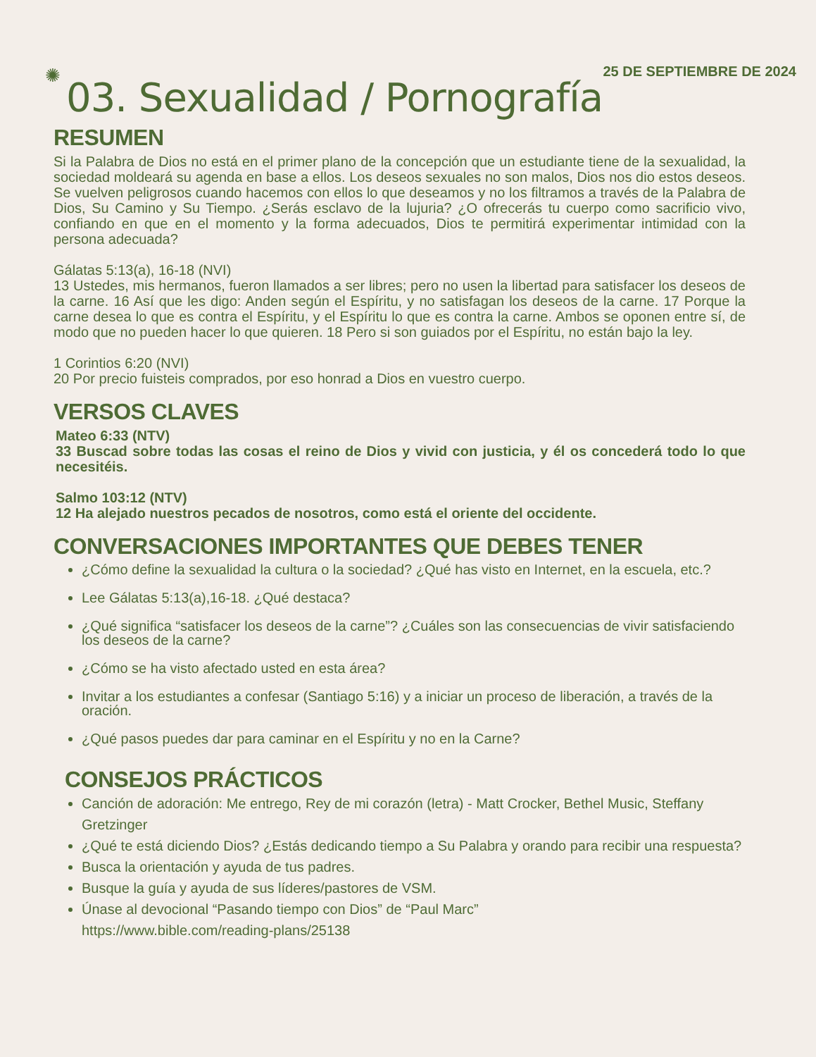✺
25 DE SEPTIEMBRE DE 2024
03. Sexualidad / Pornografía
RESUMEN
Si la Palabra de Dios no está en el primer plano de la concepción que un estudiante tiene de la sexualidad, la sociedad moldeará su agenda en base a ellos. Los deseos sexuales no son malos, Dios nos dio estos deseos. Se vuelven peligrosos cuando hacemos con ellos lo que deseamos y no los filtramos a través de la Palabra de Dios, Su Camino y Su Tiempo. ¿Serás esclavo de la lujuria? ¿O ofrecerás tu cuerpo como sacrificio vivo, confiando en que en el momento y la forma adecuados, Dios te permitirá experimentar intimidad con la persona adecuada?
Gálatas 5:13(a), 16-18 (NVI)
13 Ustedes, mis hermanos, fueron llamados a ser libres; pero no usen la libertad para satisfacer los deseos de la carne. 16 Así que les digo: Anden según el Espíritu, y no satisfagan los deseos de la carne. 17 Porque la carne desea lo que es contra el Espíritu, y el Espíritu lo que es contra la carne. Ambos se oponen entre sí, de modo que no pueden hacer lo que quieren. 18 Pero si son guiados por el Espíritu, no están bajo la ley.
1 Corintios 6:20 (NVI)
20 Por precio fuisteis comprados, por eso honrad a Dios en vuestro cuerpo.
VERSOS CLAVES
Mateo 6:33 (NTV)
33 Buscad sobre todas las cosas el reino de Dios y vivid con justicia, y él os concederá todo lo que necesitéis.
Salmo 103:12 (NTV)
12 Ha alejado nuestros pecados de nosotros, como está el oriente del occidente.
CONVERSACIONES IMPORTANTES QUE DEBES TENER
¿Cómo define la sexualidad la cultura o la sociedad? ¿Qué has visto en Internet, en la escuela, etc.?
Lee Gálatas 5:13(a),16-18. ¿Qué destaca?
¿Qué significa “satisfacer los deseos de la carne”? ¿Cuáles son las consecuencias de vivir satisfaciendo los deseos de la carne?
¿Cómo se ha visto afectado usted en esta área?
Invitar a los estudiantes a confesar (Santiago 5:16) y a iniciar un proceso de liberación, a través de la oración.
¿Qué pasos puedes dar para caminar en el Espíritu y no en la Carne?
CONSEJOS PRÁCTICOS
Canción de adoración: Me entrego, Rey de mi corazón (letra) - Matt Crocker, Bethel Music, Steffany Gretzinger
¿Qué te está diciendo Dios? ¿Estás dedicando tiempo a Su Palabra y orando para recibir una respuesta?
Busca la orientación y ayuda de tus padres.
Busque la guía y ayuda de sus líderes/pastores de VSM.
Únase al devocional “Pasando tiempo con Dios” de “Paul Marc”
https://www.bible.com/reading-plans/25138